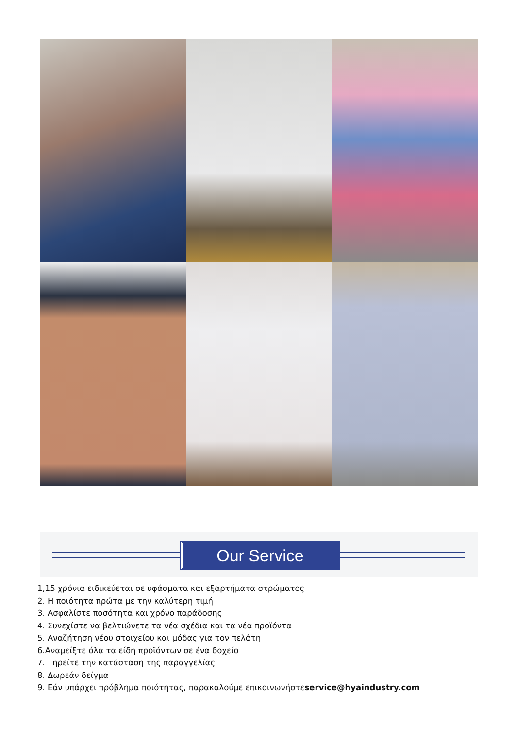Our Service
1,15 χρόνια ειδικεύεται σε υφάσματα και εξαρτήματα στρώματος
2. Η ποιότητα πρώτα με την καλύτερη τιμή
3. Ασφαλίστε ποσότητα και χρόνο παράδοσης
4. Συνεχίστε να βελτιώνετε τα νέα σχέδια και τα νέα προϊόντα
5. Αναζήτηση νέου στοιχείου και μόδας για τον πελάτη
6.Αναμείξτε όλα τα είδη προϊόντων σε ένα δοχείο
7. Τηρείτε την κατάσταση της παραγγελίας
8. Δωρεάν δείγμα
9. Εάν υπάρχει πρόβλημα ποιότητας, παρακαλούμε επικοινωνήστεservice@hyaindustry.com